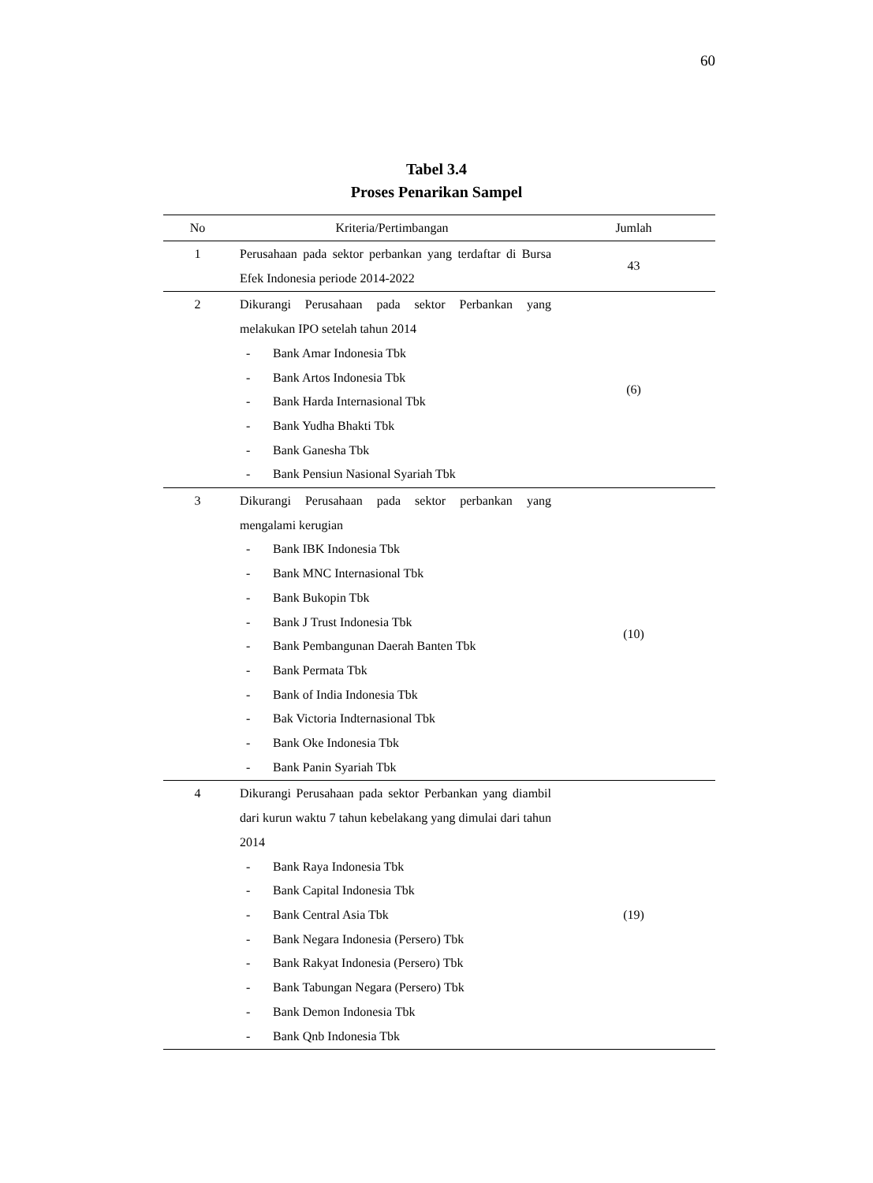60
Tabel 3.4
Proses Penarikan Sampel
| No | Kriteria/Pertimbangan | Jumlah |
| --- | --- | --- |
| 1 | Perusahaan pada sektor perbankan yang terdaftar di Bursa Efek Indonesia periode 2014-2022 | 43 |
| 2 | Dikurangi Perusahaan pada sektor Perbankan yang melakukan IPO setelah tahun 2014 - Bank Amar Indonesia Tbk - Bank Artos Indonesia Tbk - Bank Harda Internasional Tbk - Bank Yudha Bhakti Tbk - Bank Ganesha Tbk - Bank Pensiun Nasional Syariah Tbk | (6) |
| 3 | Dikurangi Perusahaan pada sektor perbankan yang mengalami kerugian - Bank IBK Indonesia Tbk - Bank MNC Internasional Tbk - Bank Bukopin Tbk - Bank J Trust Indonesia Tbk - Bank Pembangunan Daerah Banten Tbk - Bank Permata Tbk - Bank of India Indonesia Tbk - Bak Victoria Indternasional Tbk - Bank Oke Indonesia Tbk - Bank Panin Syariah Tbk | (10) |
| 4 | Dikurangi Perusahaan pada sektor Perbankan yang diambil dari kurun waktu 7 tahun kebelakang yang dimulai dari tahun 2014 - Bank Raya Indonesia Tbk - Bank Capital Indonesia Tbk - Bank Central Asia Tbk - Bank Negara Indonesia (Persero) Tbk - Bank Rakyat Indonesia (Persero) Tbk - Bank Tabungan Negara (Persero) Tbk - Bank Demon Indonesia Tbk - Bank Qnb Indonesia Tbk | (19) |